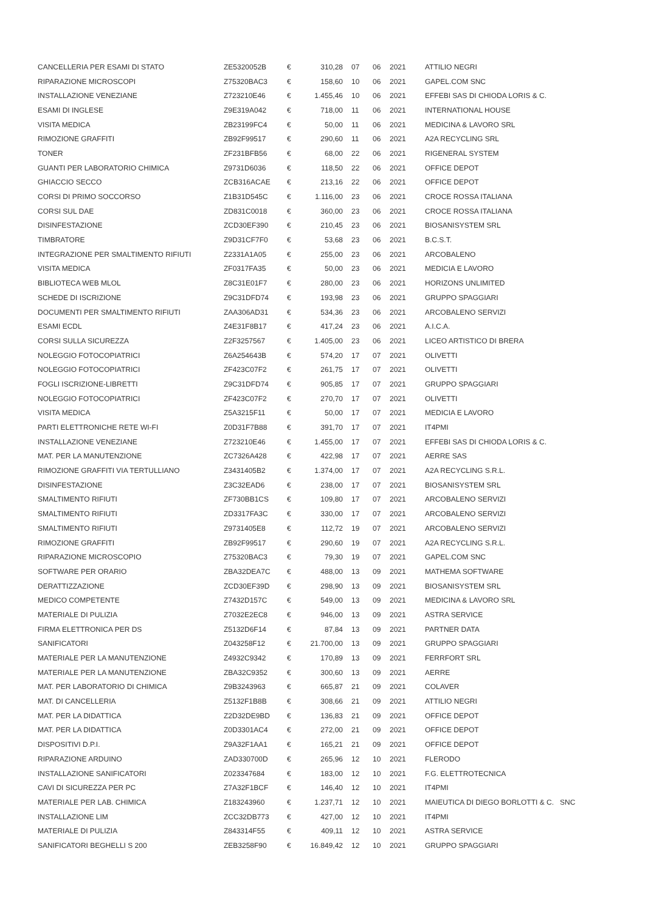| CANCELLERIA PER ESAMI DI STATO | ZE5320052B | € | 310,28 | 07 | 06 | 2021 | ATTILIO NEGRI |
| RIPARAZIONE MICROSCOPI | Z75320BAC3 | € | 158,60 | 10 | 06 | 2021 | GAPEL.COM SNC |
| INSTALLAZIONE VENEZIANE | Z723210E46 | € | 1.455,46 | 10 | 06 | 2021 | EFFEBI SAS DI CHIODA LORIS & C. |
| ESAMI DI INGLESE | Z9E319A042 | € | 718,00 | 11 | 06 | 2021 | INTERNATIONAL HOUSE |
| VISITA MEDICA | ZB23199FC4 | € | 50,00 | 11 | 06 | 2021 | MEDICINA & LAVORO SRL |
| RIMOZIONE GRAFFITI | ZB92F99517 | € | 290,60 | 11 | 06 | 2021 | A2A RECYCLING SRL |
| TONER | ZF231BFB56 | € | 68,00 | 22 | 06 | 2021 | RIGENERAL SYSTEM |
| GUANTI PER LABORATORIO CHIMICA | Z9731D6036 | € | 118,50 | 22 | 06 | 2021 | OFFICE DEPOT |
| GHIACCIO SECCO | ZCB316ACAE | € | 213,16 | 22 | 06 | 2021 | OFFICE DEPOT |
| CORSI DI PRIMO SOCCORSO | Z1B31D545C | € | 1.116,00 | 23 | 06 | 2021 | CROCE ROSSA ITALIANA |
| CORSI SUL DAE | ZD831C0018 | € | 360,00 | 23 | 06 | 2021 | CROCE ROSSA ITALIANA |
| DISINFESTAZIONE | ZCD30EF390 | € | 210,45 | 23 | 06 | 2021 | BIOSANISYSTEM SRL |
| TIMBRATORE | Z9D31CF7F0 | € | 53,68 | 23 | 06 | 2021 | B.C.S.T. |
| INTEGRAZIONE PER SMALTIMENTO RIFIUTI | Z2331A1A05 | € | 255,00 | 23 | 06 | 2021 | ARCOBALENO |
| VISITA MEDICA | ZF0317FA35 | € | 50,00 | 23 | 06 | 2021 | MEDICIA E LAVORO |
| BIBLIOTECA WEB MLOL | Z8C31E01F7 | € | 280,00 | 23 | 06 | 2021 | HORIZONS UNLIMITED |
| SCHEDE DI ISCRIZIONE | Z9C31DFD74 | € | 193,98 | 23 | 06 | 2021 | GRUPPO SPAGGIARI |
| DOCUMENTI PER SMALTIMENTO RIFIUTI | ZAA306AD31 | € | 534,36 | 23 | 06 | 2021 | ARCOBALENO SERVIZI |
| ESAMI ECDL | Z4E31F8B17 | € | 417,24 | 23 | 06 | 2021 | A.I.C.A. |
| CORSI SULLA SICUREZZA | Z2F3257567 | € | 1.405,00 | 23 | 06 | 2021 | LICEO ARTISTICO DI BRERA |
| NOLEGGIO FOTOCOPIATRICI | Z6A254643B | € | 574,20 | 17 | 07 | 2021 | OLIVETTI |
| NOLEGGIO FOTOCOPIATRICI | ZF423C07F2 | € | 261,75 | 17 | 07 | 2021 | OLIVETTI |
| FOGLI ISCRIZIONE-LIBRETTI | Z9C31DFD74 | € | 905,85 | 17 | 07 | 2021 | GRUPPO SPAGGIARI |
| NOLEGGIO FOTOCOPIATRICI | ZF423C07F2 | € | 270,70 | 17 | 07 | 2021 | OLIVETTI |
| VISITA MEDICA | Z5A3215F11 | € | 50,00 | 17 | 07 | 2021 | MEDICIA E LAVORO |
| PARTI ELETTRONICHE RETE WI-FI | Z0D31F7B88 | € | 391,70 | 17 | 07 | 2021 | IT4PMI |
| INSTALLAZIONE VENEZIANE | Z723210E46 | € | 1.455,00 | 17 | 07 | 2021 | EFFEBI SAS DI CHIODA LORIS & C. |
| MAT. PER LA MANUTENZIONE | ZC7326A428 | € | 422,98 | 17 | 07 | 2021 | AERRE SAS |
| RIMOZIONE GRAFFITI VIA TERTULLIANO | Z3431405B2 | € | 1.374,00 | 17 | 07 | 2021 | A2A RECYCLING S.R.L. |
| DISINFESTAZIONE | Z3C32EAD6 | € | 238,00 | 17 | 07 | 2021 | BIOSANISYSTEM SRL |
| SMALTIMENTO RIFIUTI | ZF730BB1CS | € | 109,80 | 17 | 07 | 2021 | ARCOBALENO SERVIZI |
| SMALTIMENTO RIFIUTI | ZD3317FA3C | € | 330,00 | 17 | 07 | 2021 | ARCOBALENO SERVIZI |
| SMALTIMENTO RIFIUTI | Z9731405E8 | € | 112,72 | 19 | 07 | 2021 | ARCOBALENO SERVIZI |
| RIMOZIONE GRAFFITI | ZB92F99517 | € | 290,60 | 19 | 07 | 2021 | A2A RECYCLING S.R.L. |
| RIPARAZIONE MICROSCOPIO | Z75320BAC3 | € | 79,30 | 19 | 07 | 2021 | GAPEL.COM SNC |
| SOFTWARE PER ORARIO | ZBA32DEA7C | € | 488,00 | 13 | 09 | 2021 | MATHEMA SOFTWARE |
| DERATTIZZAZIONE | ZCD30EF39D | € | 298,90 | 13 | 09 | 2021 | BIOSANISYSTEM SRL |
| MEDICO COMPETENTE | Z7432D157C | € | 549,00 | 13 | 09 | 2021 | MEDICINA & LAVORO SRL |
| MATERIALE DI PULIZIA | Z7032E2EC8 | € | 946,00 | 13 | 09 | 2021 | ASTRA SERVICE |
| FIRMA ELETTRONICA PER DS | Z5132D6F14 | € | 87,84 | 13 | 09 | 2021 | PARTNER DATA |
| SANIFICATORI | Z043258F12 | € | 21.700,00 | 13 | 09 | 2021 | GRUPPO SPAGGIARI |
| MATERIALE PER LA MANUTENZIONE | Z4932C9342 | € | 170,89 | 13 | 09 | 2021 | FERRFORT SRL |
| MATERIALE PER LA MANUTENZIONE | ZBA32C9352 | € | 300,60 | 13 | 09 | 2021 | AERRE |
| MAT. PER LABORATORIO DI CHIMICA | Z9B3243963 | € | 665,87 | 21 | 09 | 2021 | COLAVER |
| MAT. DI CANCELLERIA | Z5132F1B8B | € | 308,66 | 21 | 09 | 2021 | ATTILIO NEGRI |
| MAT. PER LA DIDATTICA | Z2D32DE9BD | € | 136,83 | 21 | 09 | 2021 | OFFICE DEPOT |
| MAT. PER LA DIDATTICA | Z0D3301AC4 | € | 272,00 | 21 | 09 | 2021 | OFFICE DEPOT |
| DISPOSITIVI D.P.I. | Z9A32F1AA1 | € | 165,21 | 21 | 09 | 2021 | OFFICE DEPOT |
| RIPARAZIONE ARDUINO | ZAD330700D | € | 265,96 | 12 | 10 | 2021 | FLERODO |
| INSTALLAZIONE SANIFICATORI | Z023347684 | € | 183,00 | 12 | 10 | 2021 | F.G. ELETTROTECNICA |
| CAVI DI SICUREZZA PER PC | Z7A32F1BCF | € | 146,40 | 12 | 10 | 2021 | IT4PMI |
| MATERIALE PER LAB. CHIMICA | Z183243960 | € | 1.237,71 | 12 | 10 | 2021 | MAIEUTICA DI DIEGO BORLOTTI & C. SNC |
| INSTALLAZIONE LIM | ZCC32DB773 | € | 427,00 | 12 | 10 | 2021 | IT4PMI |
| MATERIALE DI PULIZIA | Z843314F55 | € | 409,11 | 12 | 10 | 2021 | ASTRA SERVICE |
| SANIFICATORI BEGHELLI S 200 | ZEB3258F90 | € | 16.849,42 | 12 | 10 | 2021 | GRUPPO SPAGGIARI |